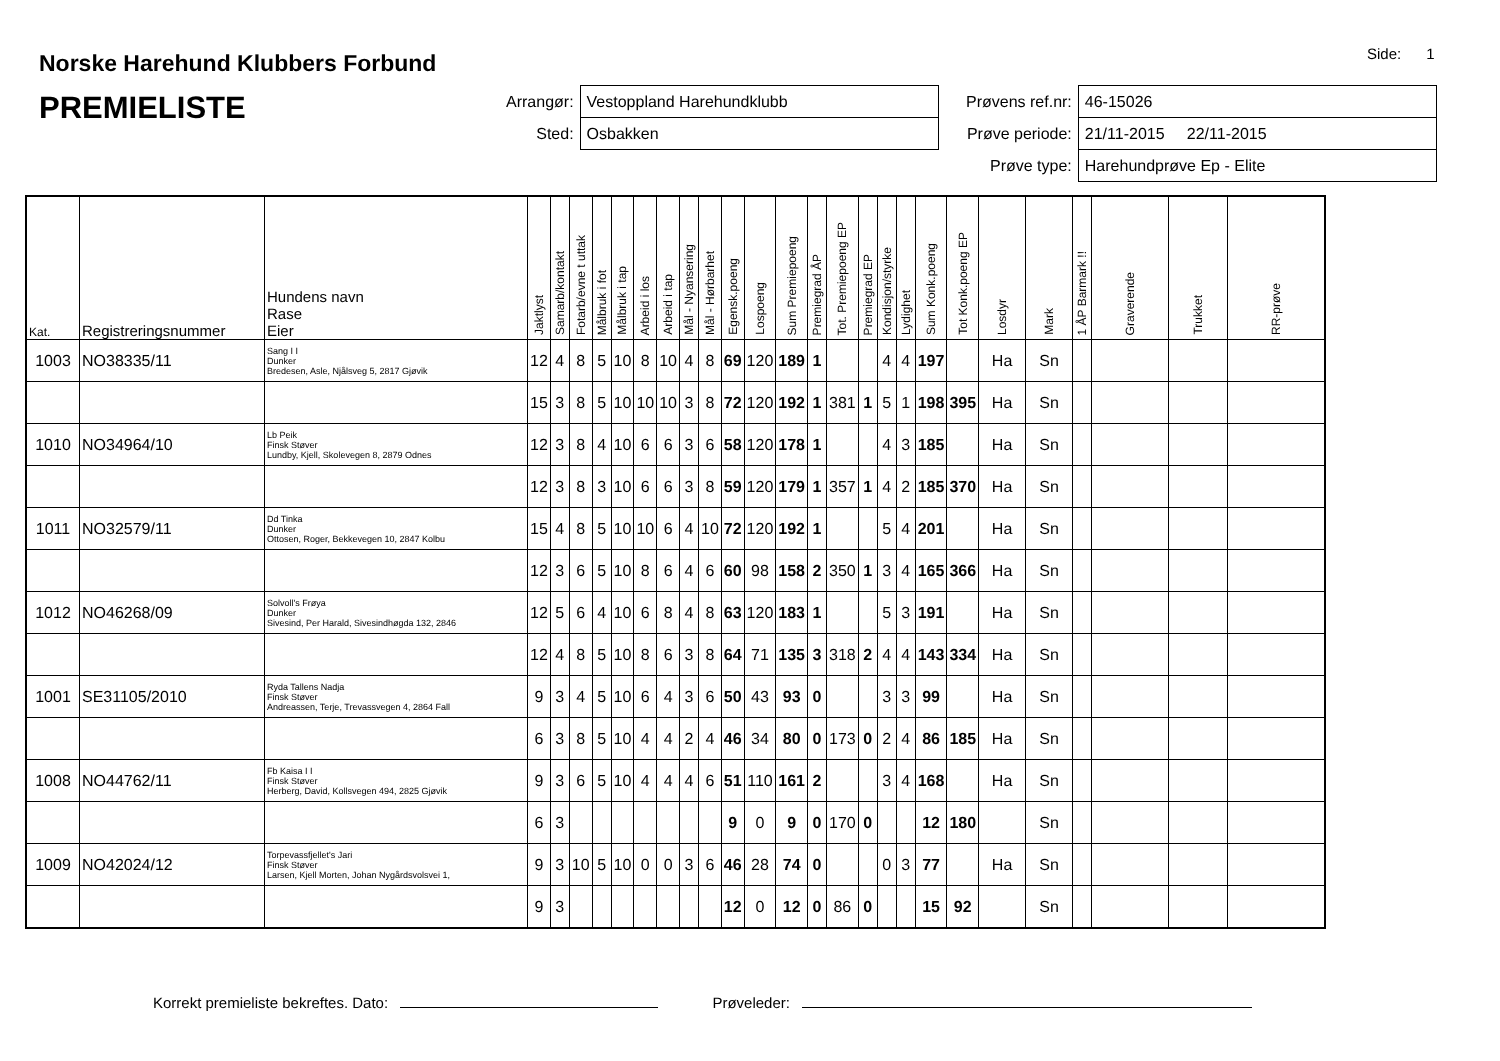Norske Harehund Klubbers Forbund
PREMIELISTE
Side: 1
| Arrangør: | Vestoppland Harehundklubb |
| Sted: | Osbakken |
| Prøvens ref.nr: | 46-15026 |
| Prøve periode: | 21/11-2015 22/11-2015 |
| Prøve type: | Harehundprøve Ep - Elite |
| Kat. | Registreringsnummer | Hundens navn Rase Eier | Jaktlyst | Samarb/kontakt | Fotarb/evne t uttak | Målbruk i fot | Målbruk i tap | Arbeid i los | Arbeid i tap | Mål - Nyansering | Mål - Hørbarhet | Egensk.poeng | Lospoeng | Sum Premiepoeng | Premiegrad ÅP | Tot. Premiepoeng EP | Premiegrad EP | Kondisjon/styrke | Lydighet | Sum Konk.poeng | Tot Konk.poeng EP | Losdyr | Mark | 1 ÅP Barmark !! | Graverende | Trukket | RR-prøve |
| --- | --- | --- | --- | --- | --- | --- | --- | --- | --- | --- | --- | --- | --- | --- | --- | --- | --- | --- | --- | --- | --- | --- | --- | --- | --- | --- | --- |
| 1003 | NO38335/11 | Sang I I Dunker Bredesen, Asle, Njålsveg 5, 2817 Gjøvik | 12 | 4 | 8 | 5 | 10 | 8 | 10 | 4 | 8 | 69 | 120 | 189 | 1 | | | 4 | 4 | 197 | | Ha | Sn | | | | |
| | | | 15 | 3 | 8 | 5 | 10 | 10 | 10 | 3 | 8 | 72 | 120 | 192 | 1 | 381 | 1 | 5 | 1 | 198 | 395 | Ha | Sn | | | | |
| 1010 | NO34964/10 | Lb Peik Finsk Støver Lundby, Kjell, Skolevegen 8, 2879 Odnes | 12 | 3 | 8 | 4 | 10 | 6 | 6 | 3 | 6 | 58 | 120 | 178 | 1 | | | 4 | 3 | 185 | | Ha | Sn | | | | |
| | | | 12 | 3 | 8 | 3 | 10 | 6 | 6 | 3 | 8 | 59 | 120 | 179 | 1 | 357 | 1 | 4 | 2 | 185 | 370 | Ha | Sn | | | | |
| 1011 | NO32579/11 | Dd Tinka Dunker Ottosen, Roger, Bekkevegen 10, 2847 Kolbu | 15 | 4 | 8 | 5 | 10 | 10 | 6 | 4 | 10 | 72 | 120 | 192 | 1 | | | 5 | 4 | 201 | | Ha | Sn | | | | |
| | | | 12 | 3 | 6 | 5 | 10 | 8 | 6 | 4 | 6 | 60 | 98 | 158 | 2 | 350 | 1 | 3 | 4 | 165 | 366 | Ha | Sn | | | | |
| 1012 | NO46268/09 | Solvoll's Frøya Dunker Sivesind, Per Harald, Sivesindhøgda 132, 2846 | 12 | 5 | 6 | 4 | 10 | 6 | 8 | 4 | 8 | 63 | 120 | 183 | 1 | | | 5 | 3 | 191 | | Ha | Sn | | | | |
| | | | 12 | 4 | 8 | 5 | 10 | 8 | 6 | 3 | 8 | 64 | 71 | 135 | 3 | 318 | 2 | 4 | 4 | 143 | 334 | Ha | Sn | | | | |
| 1001 | SE31105/2010 | Ryda Tallens Nadja Finsk Støver Andreassen, Terje, Trevassvegen 4, 2864 Fall | 9 | 3 | 4 | 5 | 10 | 6 | 4 | 3 | 6 | 50 | 43 | 93 | 0 | | | 3 | 3 | 99 | | Ha | Sn | | | | |
| | | | 6 | 3 | 8 | 5 | 10 | 4 | 4 | 2 | 4 | 46 | 34 | 80 | 0 | 173 | 0 | 2 | 4 | 86 | 185 | Ha | Sn | | | | |
| 1008 | NO44762/11 | Fb Kaisa I I Finsk Støver Herberg, David, Kollsvegen 494, 2825 Gjøvik | 9 | 3 | 6 | 5 | 10 | 4 | 4 | 4 | 6 | 51 | 110 | 161 | 2 | | | 3 | 4 | 168 | | Ha | Sn | | | | |
| | | | 6 | 3 | | | | | | | | 9 | 0 | 9 | 0 | 170 | 0 | | | 12 | 180 | | Sn | | | | |
| 1009 | NO42024/12 | Torpevassfjellet's Jari Finsk Støver Larsen, Kjell Morten, Johan Nygårdsvolsvei 1, | 9 | 3 | 10 | 5 | 10 | 0 | 0 | 3 | 6 | 46 | 28 | 74 | 0 | | | 0 | 3 | 77 | | Ha | Sn | | | | |
| | | | 9 | 3 | | | | | | | | 12 | 0 | 12 | 0 | 86 | 0 | | | 15 | 92 | | Sn | | | | |
Korrekt premieliste bekreftes. Dato: Prøveleder: